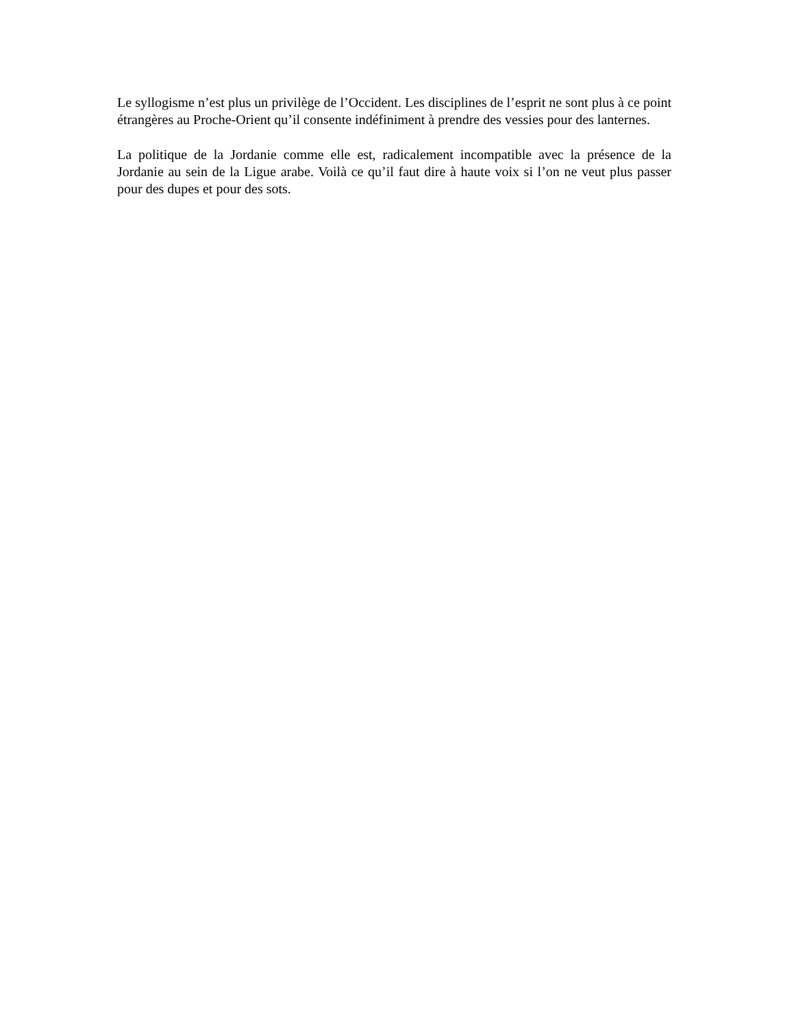Le syllogisme n’est plus un privilège de l’Occident. Les disciplines de l’esprit ne sont plus à ce point étrangères au Proche-Orient qu’il consente indéfiniment à prendre des vessies pour des lanternes.
La politique de la Jordanie comme elle est, radicalement incompatible avec la présence de la Jordanie au sein de la Ligue arabe. Voilà ce qu’il faut dire à haute voix si l’on ne veut plus passer pour des dupes et pour des sots.